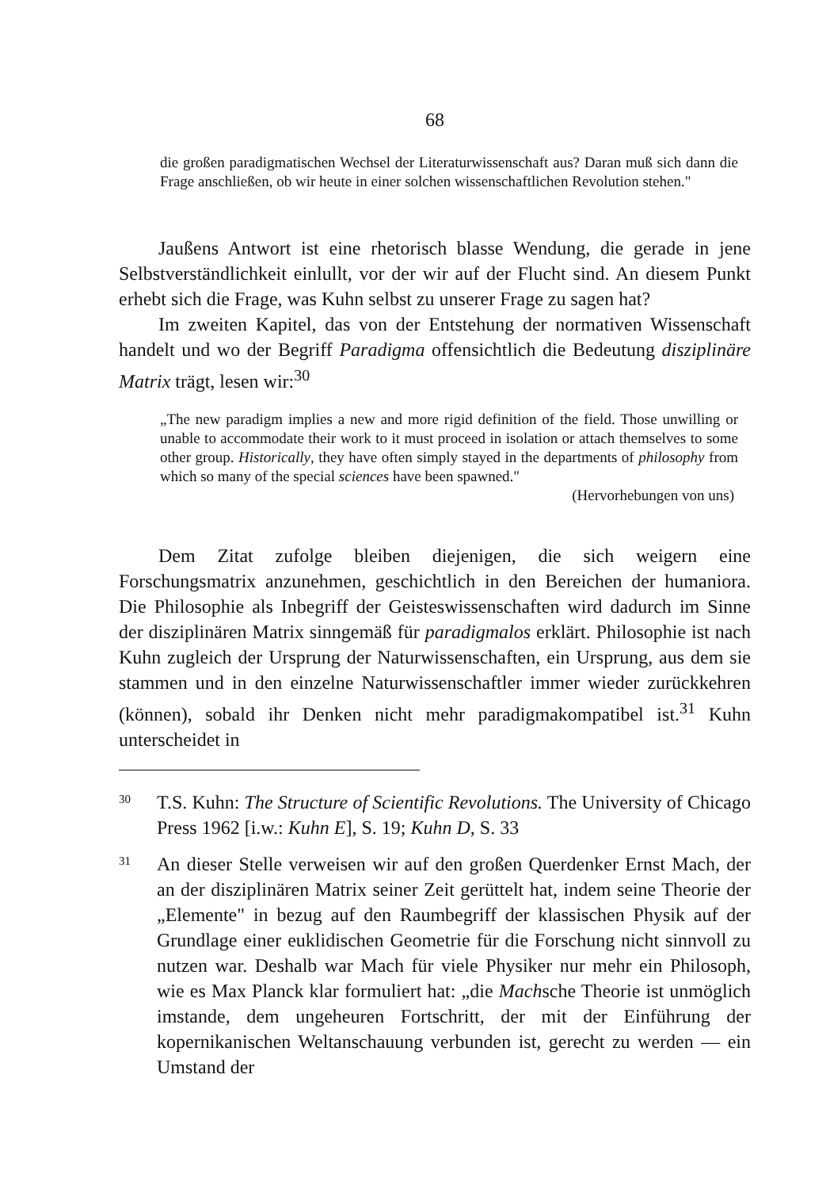68
die großen paradigmatischen Wechsel der Literaturwissenschaft aus? Daran muß sich dann die Frage anschließen, ob wir heute in einer solchen wissenschaftlichen Revolution stehen."
Jaußens Antwort ist eine rhetorisch blasse Wendung, die gerade in jene Selbstverständlichkeit einlullt, vor der wir auf der Flucht sind. An diesem Punkt erhebt sich die Frage, was Kuhn selbst zu unserer Frage zu sagen hat?
Im zweiten Kapitel, das von der Entstehung der normativen Wissenschaft handelt und wo der Begriff Paradigma offensichtlich die Bedeutung disziplinäre Matrix trägt, lesen wir:<sup>30</sup>
„The new paradigm implies a new and more rigid definition of the field. Those unwilling or unable to accommodate their work to it must proceed in isolation or attach themselves to some other group. Historically, they have often simply stayed in the departments of philosophy from which so many of the special sciences have been spawned."
(Hervorhebungen von uns)
Dem Zitat zufolge bleiben diejenigen, die sich weigern eine Forschungsmatrix anzunehmen, geschichtlich in den Bereichen der humaniora. Die Philosophie als Inbegriff der Geisteswissenschaften wird dadurch im Sinne der disziplinären Matrix sinngemäß für paradigmalos erklärt. Philosophie ist nach Kuhn zugleich der Ursprung der Naturwissenschaften, ein Ursprung, aus dem sie stammen und in den einzelne Naturwissenschaftler immer wieder zurückkehren (können), sobald ihr Denken nicht mehr paradigmakompatibel ist.<sup>31</sup> Kuhn unterscheidet in
<sup>30</sup>
T.S. Kuhn: The Structure of Scientific Revolutions. The University of Chicago Press 1962 [i.w.: Kuhn E], S. 19; Kuhn D, S. 33
<sup>31</sup>
An dieser Stelle verweisen wir auf den großen Querdenker Ernst Mach, der an der disziplinären Matrix seiner Zeit gerüttelt hat, indem seine Theorie der „Elemente" in bezug auf den Raumbegriff der klassischen Physik auf der Grundlage einer euklidischen Geometrie für die Forschung nicht sinnvoll zu nutzen war. Deshalb war Mach für viele Physiker nur mehr ein Philosoph, wie es Max Planck klar formuliert hat: „die Machsche Theorie ist unmöglich imstande, dem ungeheuren Fortschritt, der mit der Einführung der kopernikanischen Weltanschauung verbunden ist, gerecht zu werden — ein Umstand der